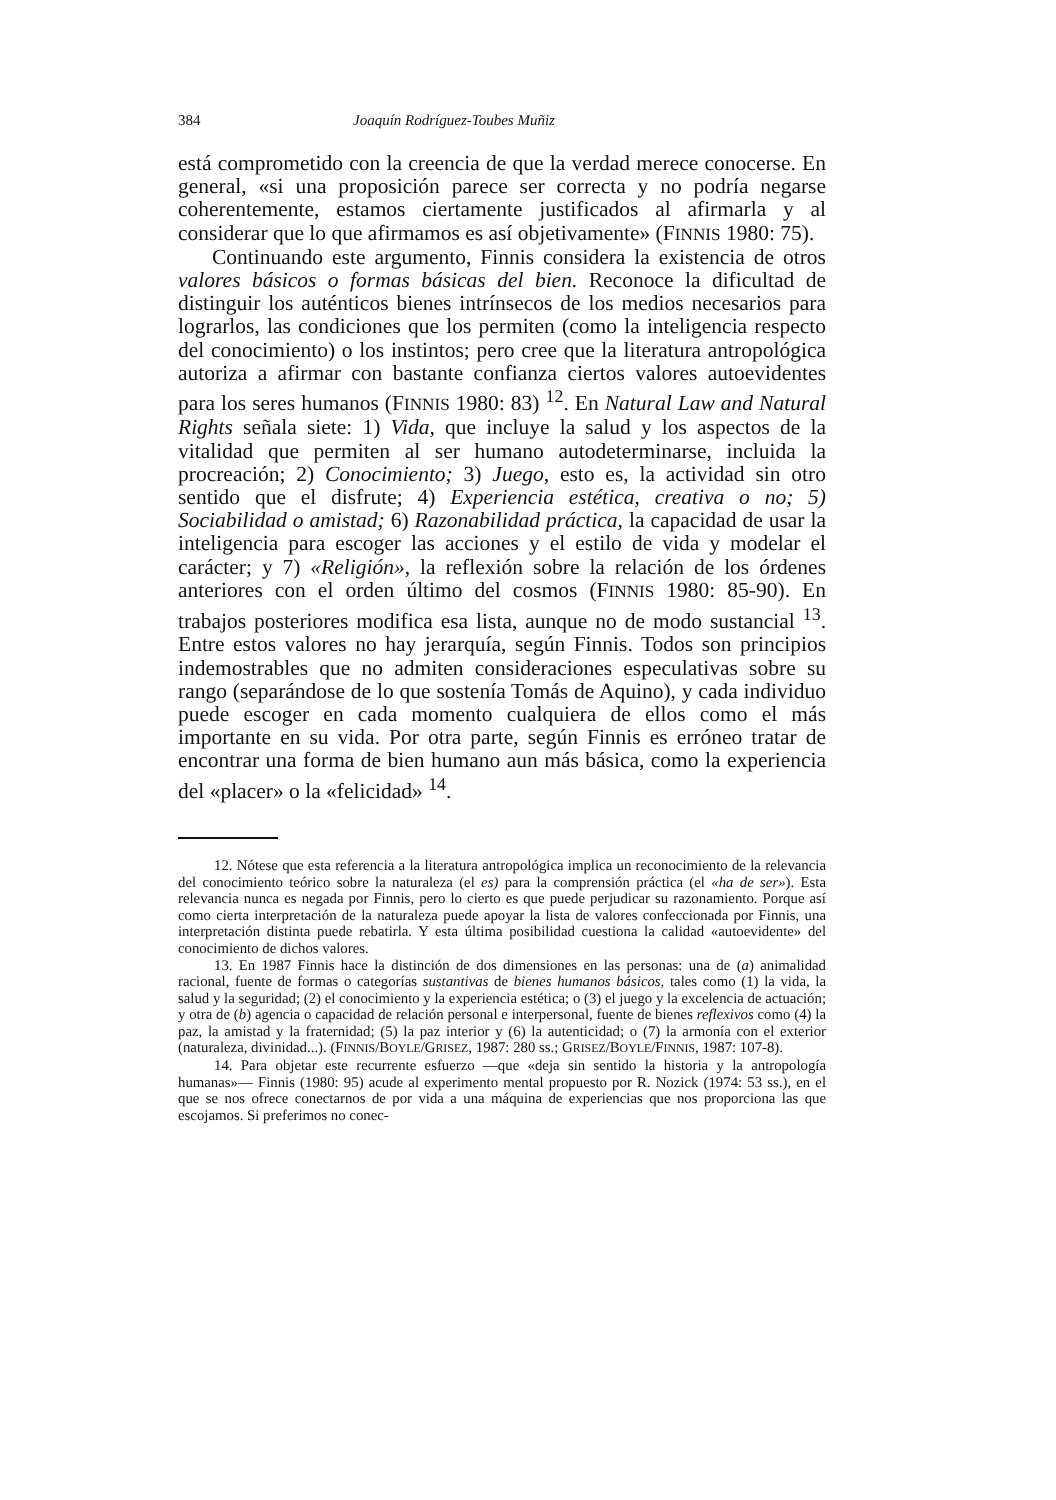384 Joaquín Rodríguez-Toubes Muñiz
está comprometido con la creencia de que la verdad merece conocerse. En general, «si una proposición parece ser correcta y no podría negarse coherentemente, estamos ciertamente justificados al afirmarla y al considerar que lo que afirmamos es así objetivamente» (FINNIS 1980: 75).
Continuando este argumento, Finnis considera la existencia de otros valores básicos o formas básicas del bien. Reconoce la dificultad de distinguir los auténticos bienes intrínsecos de los medios necesarios para lograrlos, las condiciones que los permiten (como la inteligencia respecto del conocimiento) o los instintos; pero cree que la literatura antropológica autoriza a afirmar con bastante confianza ciertos valores autoevidentes para los seres humanos (FINNIS 1980: 83) <sup>12</sup>. En Natural Law and Natural Rights señala siete: 1) Vida, que incluye la salud y los aspectos de la vitalidad que permiten al ser humano autodeterminarse, incluida la procreación; 2) Conocimiento; 3) Juego, esto es, la actividad sin otro sentido que el disfrute; 4) Experiencia estética, creativa o no; 5) Sociabilidad o amistad; 6) Razonabilidad práctica, la capacidad de usar la inteligencia para escoger las acciones y el estilo de vida y modelar el carácter; y 7) «Religión», la reflexión sobre la relación de los órdenes anteriores con el orden último del cosmos (FINNIS 1980: 85-90). En trabajos posteriores modifica esa lista, aunque no de modo sustancial <sup>13</sup>. Entre estos valores no hay jerarquía, según Finnis. Todos son principios indemostrables que no admiten consideraciones especulativas sobre su rango (separándose de lo que sostenía Tomás de Aquino), y cada individuo puede escoger en cada momento cualquiera de ellos como el más importante en su vida. Por otra parte, según Finnis es erróneo tratar de encontrar una forma de bien humano aun más básica, como la experiencia del «placer» o la «felicidad» <sup>14</sup>.
12. Nótese que esta referencia a la literatura antropológica implica un reconocimiento de la relevancia del conocimiento teórico sobre la naturaleza (el es) para la comprensión práctica (el «ha de ser»). Esta relevancia nunca es negada por Finnis, pero lo cierto es que puede perjudicar su razonamiento. Porque así como cierta interpretación de la naturaleza puede apoyar la lista de valores confeccionada por Finnis, una interpretación distinta puede rebatirla. Y esta última posibilidad cuestiona la calidad «autoevidente» del conocimiento de dichos valores.
13. En 1987 Finnis hace la distinción de dos dimensiones en las personas: una de (a) animalidad racional, fuente de formas o categorías sustantivas de bienes humanos básicos, tales como (1) la vida, la salud y la seguridad; (2) el conocimiento y la experiencia estética; o (3) el juego y la excelencia de actuación; y otra de (b) agencia o capacidad de relación personal e interpersonal, fuente de bienes reflexivos como (4) la paz, la amistad y la fraternidad; (5) la paz interior y (6) la autenticidad; o (7) la armonía con el exterior (naturaleza, divinidad...). (FINNIS/BOYLE/GRISEZ, 1987: 280 ss.; GRISEZ/BOYLE/FINNIS, 1987: 107-8).
14. Para objetar este recurrente esfuerzo —que «deja sin sentido la historia y la antropología humanas»— Finnis (1980: 95) acude al experimento mental propuesto por R. Nozick (1974: 53 ss.), en el que se nos ofrece conectarnos de por vida a una máquina de experiencias que nos proporciona las que escojamos. Si preferimos no conec-